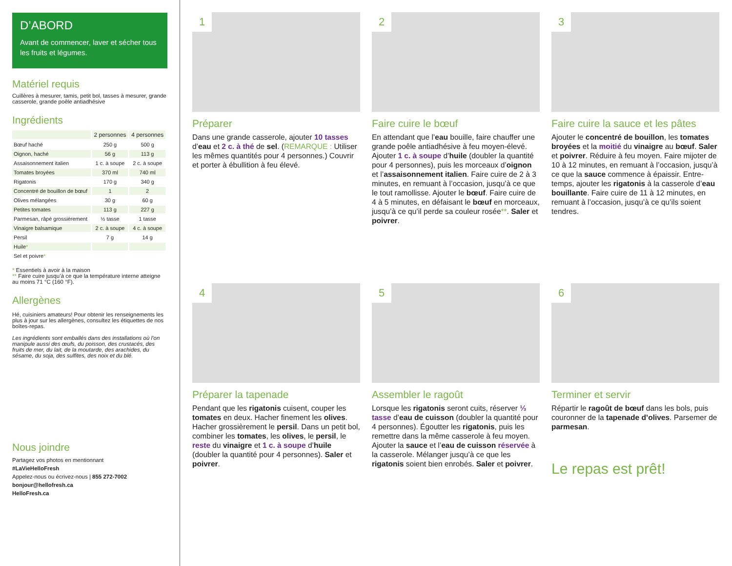D’ABORD
Avant de commencer, laver et sécher tous les fruits et légumes.
Matériel requis
Cuillères à mesurer, tamis, petit bol, tasses à mesurer, grande casserole, grande poêle antiadhésive
Ingrédients
| | 2 personnes | 4 personnes |
| --- | --- | --- |
| Bœuf haché | 250 g | 500 g |
| Oignon, haché | 56 g | 113 g |
| Assaisonnement italien | 1 c. à soupe | 2 c. à soupe |
| Tomates broyées | 370 ml | 740 ml |
| Rigatonis | 170 g | 340 g |
| Concentré de bouillon de bœuf | 1 | 2 |
| Olives mélangées | 30 g | 60 g |
| Petites tomates | 113 g | 227 g |
| Parmesan, râpé grossièrement | ½ tasse | 1 tasse |
| Vinaigre balsamique | 2 c. à soupe | 4 c. à soupe |
| Persil | 7 g | 14 g |
| Huile * | | |
| Sel et poivre * | | |
* Essentiels à avoir à la maison
** Faire cuire jusqu’à ce que la température interne atteigne au moins 71 °C (160 °F).
Allergènes
Hé, cuisiniers amateurs! Pour obtenir les renseignements les plus à jour sur les allergènes, consultez les étiquettes de nos boîtes-repas.
Les ingrédients sont emballés dans des installations où l’on manipule aussi des œufs, du poisson, des crustacés, des fruits de mer, du lait, de la moutarde, des arachides, du sésame, du soja, des sulfites, des noix et du blé.
Nous joindre
Partagez vos photos en mentionnant
#LaVieHelloFresh
Appelez-nous ou écrivez-nous | 855 272-7002
bonjour@hellofresh.ca
HelloFresh.ca
1
Préparer
Dans une grande casserole, ajouter 10 tasses d’eau et 2 c. à thé de sel. (REMARQUE : Utiliser les mêmes quantités pour 4 personnes.) Couvrir et porter à ébullition à feu élevé.
2
Faire cuire le bœuf
En attendant que l’eau bouille, faire chauffer une grande poêle antiadhésive à feu moyen-élevé. Ajouter 1 c. à soupe d’huile (doubler la quantité pour 4 personnes), puis les morceaux d’oignon et l’assaisonnement italien. Faire cuire de 2 à 3 minutes, en remuant à l’occasion, jusqu’à ce que le tout ramollisse. Ajouter le bœuf. Faire cuire de 4 à 5 minutes, en défaisant le bœuf en morceaux, jusqu’à ce qu’il perde sa couleur rosée**. Saler et poivrer.
3
Faire cuire la sauce et les pâtes
Ajouter le concentré de bouillon, les tomates broyées et la moitié du vinaigre au bœuf. Saler et poivrer. Réduire à feu moyen. Faire mijoter de 10 à 12 minutes, en remuant à l’occasion, jusqu’à ce que la sauce commence à épaissir. Entre-temps, ajouter les rigatonis à la casserole d’eau bouillante. Faire cuire de 11 à 12 minutes, en remuant à l’occasion, jusqu’à ce qu’ils soient tendres.
4
Préparer la tapenade
Pendant que les rigatonis cuisent, couper les tomates en deux. Hacher finement les olives. Hacher grossièrement le persil. Dans un petit bol, combiner les tomates, les olives, le persil, le reste du vinaigre et 1 c. à soupe d’huile (doubler la quantité pour 4 personnes). Saler et poivrer.
5
Assembler le ragoût
Lorsque les rigatonis seront cuits, réserver ⅓ tasse d’eau de cuisson (doubler la quantité pour 4 personnes). Égoutter les rigatonis, puis les remettre dans la même casserole à feu moyen. Ajouter la sauce et l’eau de cuisson réservée à la casserole. Mélanger jusqu’à ce que les rigatonis soient bien enrobés. Saler et poivrer.
6
Terminer et servir
Répartir le ragoût de bœuf dans les bols, puis couronner de la tapenade d’olives. Parsemer de parmesan.
Le repas est prêt!